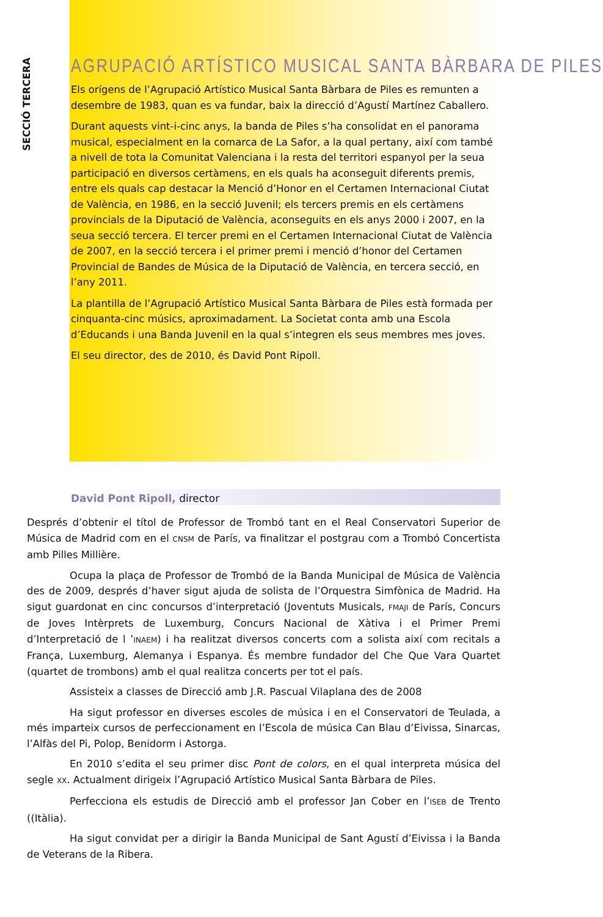SECCIÓ TERCERA
AGRUPACIÓ ARTÍSTICO MUSICAL SANTA BÀRBARA DE PILES
Els orígens de l’Agrupació Artístico Musical Santa Bàrbara de Piles es remunten a desembre de 1983, quan es va fundar, baix la direcció d’Agustí Martínez Caballero.
Durant aquests vint-i-cinc anys, la banda de Piles s’ha consolidat en el panorama musical, especialment en la comarca de La Safor, a la qual pertany, així com també a nivell de tota la Comunitat Valenciana i la resta del territori espanyol per la seua participació en diversos certàmens, en els quals ha aconseguit diferents premis, entre els quals cap destacar la Menció d’Honor en el Certamen Internacional Ciutat de València, en 1986, en la secció Juvenil; els tercers premis en els certàmens provincials de la Diputació de València, aconseguits en els anys 2000 i 2007, en la seua secció tercera. El tercer premi en el Certamen Internacional Ciutat de València de 2007, en la secció tercera i el primer premi i menció d’honor del Certamen Provincial de Bandes de Música de la Diputació de València, en tercera secció, en l’any 2011.
La plantilla de l’Agrupació Artístico Musical Santa Bàrbara de Piles està formada per cinquanta-cinc músics, aproximadament. La Societat conta amb una Escola d’Educands i una Banda Juvenil en la qual s’integren els seus membres mes joves.
El seu director, des de 2010, és David Pont Ripoll.
David Pont Ripoll, director
Després d’obtenir el títol de Professor de Trombó tant en el Real Conservatori Superior de Música de Madrid com en el CNSM de París, va finalitzar el postgrau com a Trombó Concertista amb Pilles Millière.
Ocupa la plaça de Professor de Trombó de la Banda Municipal de Música de València des de 2009, després d’haver sigut ajuda de solista de l’Orquestra Simfònica de Madrid. Ha sigut guardonat en cinc concursos d’interpretació (Joventuts Musicals, FMAJI de París, Concurs de Joves Intèrprets de Luxemburg, Concurs Nacional de Xàtiva i el Primer Premi d’Interpretació de l ’INAEM) i ha realitzat diversos concerts com a solista així com recitals a França, Luxemburg, Alemanya i Espanya. És membre fundador del Che Que Vara Quartet (quartet de trombons) amb el qual realitza concerts per tot el país.
Assisteix a classes de Direcció amb J.R. Pascual Vilaplana des de 2008
Ha sigut professor en diverses escoles de música i en el Conservatori de Teulada, a més imparteix cursos de perfeccionament en l’Escola de música Can Blau d’Eivissa, Sinarcas, l’Alfàs del Pi, Polop, Benidorm i Astorga.
En 2010 s’edita el seu primer disc Pont de colors, en el qual interpreta música del segle XX. Actualment dirigeix l’Agrupació Artístico Musical Santa Bàrbara de Piles.
Perfecciona els estudis de Direcció amb el professor Jan Cober en l’ISEB de Trento ((Itàlia).
Ha sigut convidat per a dirigir la Banda Municipal de Sant Agustí d’Eivissa i la Banda de Veterans de la Ribera.